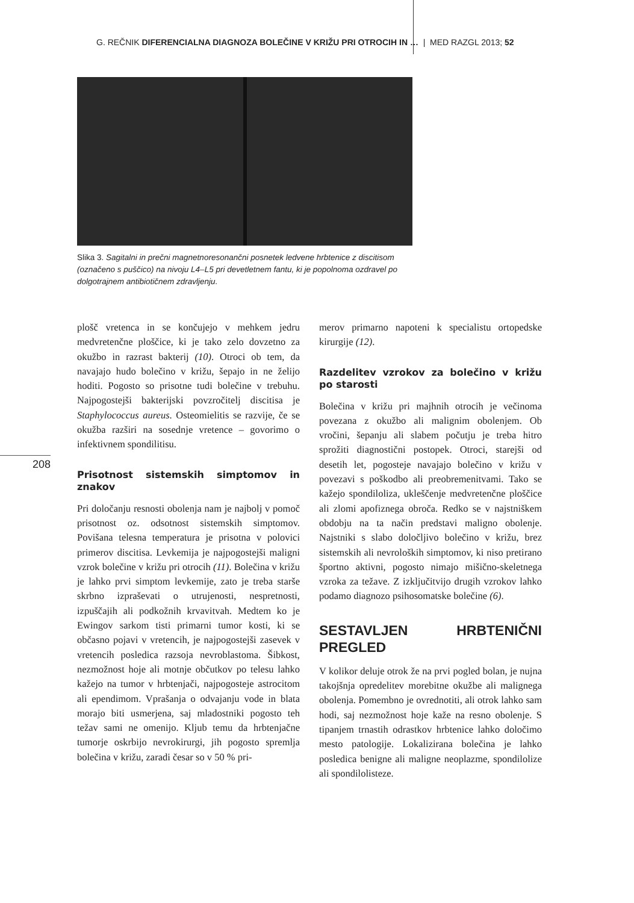G. REČNIK DIFERENCIALNA DIAGNOZA BOLEČINE V KRIŽU PRI OTROCIH IN … | MED RAZGL 2013; 52
Slika 3. Sagitalni in prečni magnetnoresonančni posnetek ledvene hrbtenice z discitisom (označeno s puščico) na nivoju L4–L5 pri devetletnem fantu, ki je popolnoma ozdravel po dolgotrajnem antibiotičnem zdravljenju.
208
plošč vretenca in se končujejo v mehkem jedru medvretenčne ploščice, ki je tako zelo dovzetno za okužbo in razrast bakterij (10). Otroci ob tem, da navajajo hudo bolečino v križu, šepajo in ne želijo hoditi. Pogosto so prisotne tudi bolečine v trebuhu. Najpogostejši bakterijski povzročitelj discitisa je Staphylococcus aureus. Osteomielitis se razvije, če se okužba razširi na sosednje vretence – govorimo o infektivnem spondilitisu.
Prisotnost sistemskih simptomov in znakov
Pri določanju resnosti obolenja nam je najbolj v pomoč prisotnost oz. odsotnost sistemskih simptomov. Povišana telesna temperatura je prisotna v polovici primerov discitisa. Levkemija je najpogostejši maligni vzrok bolečine v križu pri otrocih (11). Bolečina v križu je lahko prvi simptom levkemije, zato je treba starše skrbno izpraševati o utrujenosti, nespretnosti, izpuščajih ali podkožnih krvavitvah. Medtem ko je Ewingov sarkom tisti primarni tumor kosti, ki se občasno pojavi v vretencih, je najpogostejši zasevek v vretencih posledica razsoja nevroblastoma. Šibkost, nezmožnost hoje ali motnje občutkov po telesu lahko kažejo na tumor v hrbtenjači, najpogosteje astrocitom ali ependimom. Vprašanja o odvajanju vode in blata morajo biti usmerjena, saj mladostniki pogosto teh težav sami ne omenijo. Kljub temu da hrbtenjačne tumorje oskrbijo nevrokirurgi, jih pogosto spremlja bolečina v križu, zaradi česar so v 50 % pri-
merov primarno napoteni k specialistu ortopedske kirurgije (12).
Razdelitev vzrokov za bolečino v križu po starosti
Bolečina v križu pri majhnih otrocih je večinoma povezana z okužbo ali malignim obolenjem. Ob vročini, šepanju ali slabem počutju je treba hitro sprožiti diagnostični postopek. Otroci, starejši od desetih let, pogosteje navajajo bolečino v križu v povezavi s poškodbo ali preobremenitvami. Tako se kažejo spondiloliza, ukleščenje medvretenčne ploščice ali zlomi apofiznega obroča. Redko se v najstniškem obdobju na ta način predstavi maligno obolenje. Najstniki s slabo določljivo bolečino v križu, brez sistemskih ali nevroloških simptomov, ki niso pretirano športno aktivni, pogosto nimajo mišično-skeletnega vzroka za težave. Z izključitvijo drugih vzrokov lahko podamo diagnozo psihosomatske bolečine (6).
SESTAVLJEN HRBTENIČNI PREGLED
V kolikor deluje otrok že na prvi pogled bolan, je nujna takojšnja opredelitev morebitne okužbe ali malignega obolenja. Pomembno je ovrednotiti, ali otrok lahko sam hodi, saj nezmožnost hoje kaže na resno obolenje. S tipanjem trnastih odrastkov hrbtenice lahko določimo mesto patologije. Lokalizirana bolečina je lahko posledica benigne ali maligne neoplazme, spondilolize ali spondilolisteze.